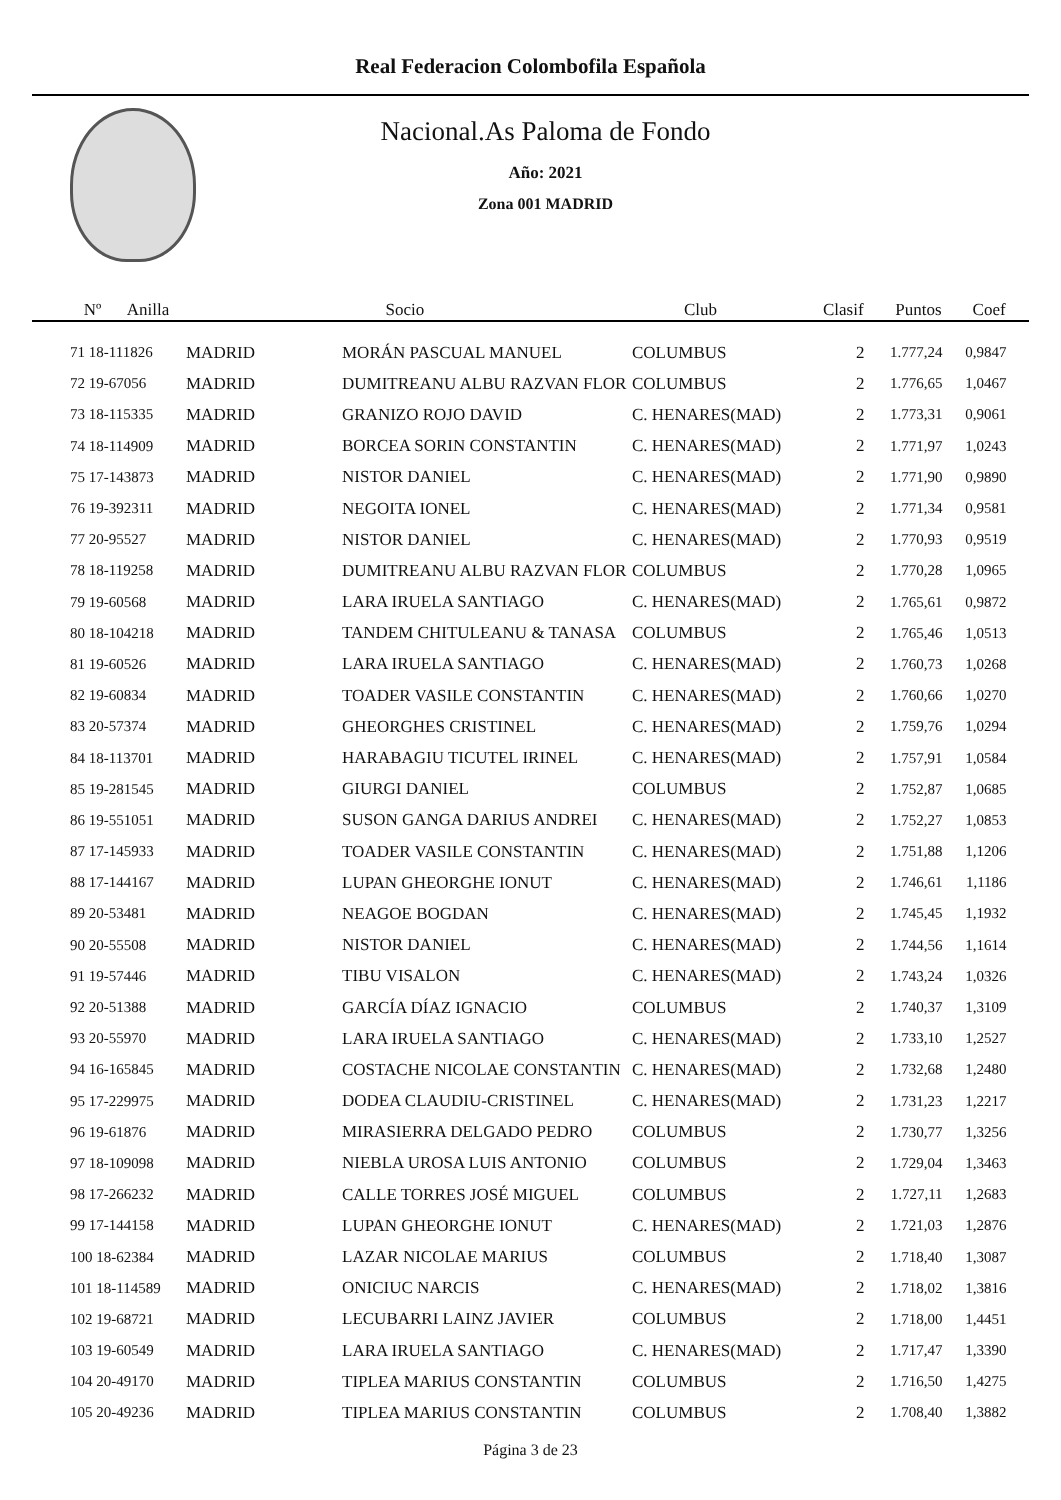Real Federacion Colombofila Española
Nacional.As Paloma de Fondo
Año: 2021
Zona 001 MADRID
| Nº Anilla | | Socio | Club | Clasif | Puntos | Coef |
| --- | --- | --- | --- | --- | --- | --- |
| 71 18-111826 | MADRID | MORÁN PASCUAL MANUEL | COLUMBUS | 2 | 1.777,24 | 0,9847 |
| 72 19-67056 | MADRID | DUMITREANU ALBU RAZVAN FLOR | COLUMBUS | 2 | 1.776,65 | 1,0467 |
| 73 18-115335 | MADRID | GRANIZO ROJO DAVID | C. HENARES(MAD) | 2 | 1.773,31 | 0,9061 |
| 74 18-114909 | MADRID | BORCEA SORIN CONSTANTIN | C. HENARES(MAD) | 2 | 1.771,97 | 1,0243 |
| 75 17-143873 | MADRID | NISTOR DANIEL | C. HENARES(MAD) | 2 | 1.771,90 | 0,9890 |
| 76 19-392311 | MADRID | NEGOITA IONEL | C. HENARES(MAD) | 2 | 1.771,34 | 0,9581 |
| 77 20-95527 | MADRID | NISTOR DANIEL | C. HENARES(MAD) | 2 | 1.770,93 | 0,9519 |
| 78 18-119258 | MADRID | DUMITREANU ALBU RAZVAN FLOR | COLUMBUS | 2 | 1.770,28 | 1,0965 |
| 79 19-60568 | MADRID | LARA IRUELA SANTIAGO | C. HENARES(MAD) | 2 | 1.765,61 | 0,9872 |
| 80 18-104218 | MADRID | TANDEM CHITULEANU & TANASA | COLUMBUS | 2 | 1.765,46 | 1,0513 |
| 81 19-60526 | MADRID | LARA IRUELA SANTIAGO | C. HENARES(MAD) | 2 | 1.760,73 | 1,0268 |
| 82 19-60834 | MADRID | TOADER VASILE CONSTANTIN | C. HENARES(MAD) | 2 | 1.760,66 | 1,0270 |
| 83 20-57374 | MADRID | GHEORGHES CRISTINEL | C. HENARES(MAD) | 2 | 1.759,76 | 1,0294 |
| 84 18-113701 | MADRID | HARABAGIU TICUTEL IRINEL | C. HENARES(MAD) | 2 | 1.757,91 | 1,0584 |
| 85 19-281545 | MADRID | GIURGI DANIEL | COLUMBUS | 2 | 1.752,87 | 1,0685 |
| 86 19-551051 | MADRID | SUSON GANGA DARIUS ANDREI | C. HENARES(MAD) | 2 | 1.752,27 | 1,0853 |
| 87 17-145933 | MADRID | TOADER VASILE CONSTANTIN | C. HENARES(MAD) | 2 | 1.751,88 | 1,1206 |
| 88 17-144167 | MADRID | LUPAN GHEORGHE IONUT | C. HENARES(MAD) | 2 | 1.746,61 | 1,1186 |
| 89 20-53481 | MADRID | NEAGOE BOGDAN | C. HENARES(MAD) | 2 | 1.745,45 | 1,1932 |
| 90 20-55508 | MADRID | NISTOR DANIEL | C. HENARES(MAD) | 2 | 1.744,56 | 1,1614 |
| 91 19-57446 | MADRID | TIBU VISALON | C. HENARES(MAD) | 2 | 1.743,24 | 1,0326 |
| 92 20-51388 | MADRID | GARCÍA DÍAZ IGNACIO | COLUMBUS | 2 | 1.740,37 | 1,3109 |
| 93 20-55970 | MADRID | LARA IRUELA SANTIAGO | C. HENARES(MAD) | 2 | 1.733,10 | 1,2527 |
| 94 16-165845 | MADRID | COSTACHE NICOLAE CONSTANTIN | C. HENARES(MAD) | 2 | 1.732,68 | 1,2480 |
| 95 17-229975 | MADRID | DODEA CLAUDIU-CRISTINEL | C. HENARES(MAD) | 2 | 1.731,23 | 1,2217 |
| 96 19-61876 | MADRID | MIRASIERRA DELGADO PEDRO | COLUMBUS | 2 | 1.730,77 | 1,3256 |
| 97 18-109098 | MADRID | NIEBLA UROSA LUIS ANTONIO | COLUMBUS | 2 | 1.729,04 | 1,3463 |
| 98 17-266232 | MADRID | CALLE TORRES JOSÉ MIGUEL | COLUMBUS | 2 | 1.727,11 | 1,2683 |
| 99 17-144158 | MADRID | LUPAN GHEORGHE IONUT | C. HENARES(MAD) | 2 | 1.721,03 | 1,2876 |
| 100 18-62384 | MADRID | LAZAR NICOLAE MARIUS | COLUMBUS | 2 | 1.718,40 | 1,3087 |
| 101 18-114589 | MADRID | ONICIUC NARCIS | C. HENARES(MAD) | 2 | 1.718,02 | 1,3816 |
| 102 19-68721 | MADRID | LECUBARRI LAINZ JAVIER | COLUMBUS | 2 | 1.718,00 | 1,4451 |
| 103 19-60549 | MADRID | LARA IRUELA SANTIAGO | C. HENARES(MAD) | 2 | 1.717,47 | 1,3390 |
| 104 20-49170 | MADRID | TIPLEA MARIUS CONSTANTIN | COLUMBUS | 2 | 1.716,50 | 1,4275 |
| 105 20-49236 | MADRID | TIPLEA MARIUS CONSTANTIN | COLUMBUS | 2 | 1.708,40 | 1,3882 |
Página 3 de 23